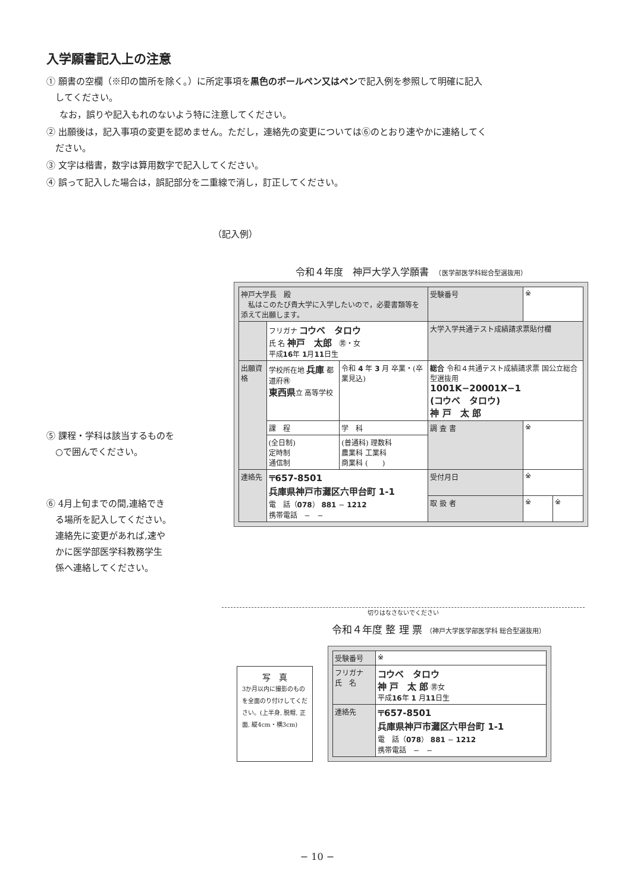入学願書記入上の注意
① 願書の空欄（※印の箇所を除く。）に所定事項を黒色のボールペン又はペンで記入例を参照して明確に記入
　してください。
なお，誤りや記入もれのないよう特に注意してください。
② 出願後は，記入事項の変更を認めません。ただし，連絡先の変更については⑥のとおり速やかに連絡してく
　ださい。
③ 文字は楷書，数字は算用数字で記入してください。
④ 誤って記入した場合は，誤記部分を二重線で消し，訂正してください。
（記入例）
⑤ 課程・学科は該当するものを
　○で囲んでください。
⑥ 4月上旬までの間,連絡でき
　る場所を記入してください。
　連絡先に変更があれば,速や
　かに医学部医学科教務学生
　係へ連絡してください。
令和４年度　神戸大学入学願書　（医学部医学科総合型選抜用）
| 神戸大学長 殿 私はこのたび貴大学に入学したいので，必要書類等を添えて出願します。 | | | 受験番号 | ※ | |
| | フリガナ コウベ タロウ 氏 名 神戸 太郎 ㊚・女 平成 16 年 1 月 11 日生 | | 大学入学共通テスト成績請求票貼付欄 | | |
| 出願資格 | 学校所在地 兵庫 都道府㊑ 東西県 立 高等学校 | 令和 4 年 3 月 卒業・(卒業見込) | 総合 令和４共通テスト成績請求票 国公立総合型選抜用 1001K−20001X−1 (コウベ タロウ) 神 戸 太 郎 | | |
| | 課 程 | 学 科 | 調 査 書 | ※ | |
| | (全日制) 定時制 通信制 | (普通科) 理数科 農業科 工業科 商業科 ( ) | | | |
| 連絡先 | 〒657-8501 兵庫県神戸市灘区六甲台町 1-1 電 話（ 078 ） 881 − 1212 携帯電話 − − | | 受付月日 | ※ | |
| | | | 取 扱 者 | ※ | ※ |
切りはなさないでください
令和４年度 整 理 票 （神戸大学医学部医学科 総合型選抜用）
写　真
3か月以内に撮影のものを全面のり付けしてください。(上半身, 脱帽, 正面, 縦4cm・横3cm)
| 受験番号 | ※ |
| フリガナ 氏 名 | コウベ タロウ 神 戸 太 郎 ㊚女 平成 16 年 1 月 11 日生 |
| 連絡先 | 〒657-8501 兵庫県神戸市灘区六甲台町 1-1 電 話（ 078 ） 881 − 1212 携帯電話 − − |
− 10 −